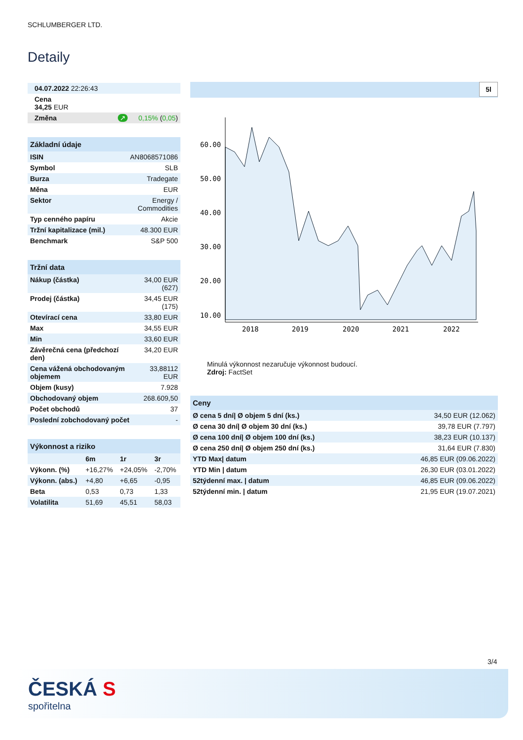SCHLUMBERGER LTD.
Detaily
| 04.07.2022 22:26:43 | |
| Cena 34,25 EUR | |
| Změna ↗ | 0,15% ( 0,05 ) |
| Základní údaje | |
| --- | --- |
| ISIN | AN8068571086 |
| Symbol | SLB |
| Burza | Tradegate |
| Měna | EUR |
| Sektor | Energy / Commodities |
| Typ cenného papíru | Akcie |
| Tržní kapitalizace (mil.) | 48.300 EUR |
| Benchmark | S&P 500 |
| Tržní data | |
| --- | --- |
| Nákup (částka) | 34,00 EUR (627) |
| Prodej (částka) | 34,45 EUR (175) |
| Otevírací cena | 33,80 EUR |
| Max | 34,55 EUR |
| Min | 33,60 EUR |
| Závěrečná cena (předchozí den) | 34,20 EUR |
| Cena vážená obchodovaným objemem | 33,88112 EUR |
| Objem (kusy) | 7.928 |
| Obchodovaný objem | 268.609,50 |
| Počet obchodů | 37 |
| Poslední zobchodovaný počet | - |
| Výkonnost a riziko | | | |
| --- | --- | --- | --- |
| | 6m | 1r | 3r |
| Výkonn. (%) | +16,27% | +24,05% | -2,70% |
| Výkonn. (abs.) | +4,80 | +6,65 | -0,95 |
| Beta | 0,53 | 0,73 | 1,33 |
| Volatilita | 51,69 | 45,51 | 58,03 |
5l
60.00
50.00
40.00
30.00
20.00
10.00
2018
2019
2020
2021
2022
Minulá výkonnost nezaručuje výkonnost budoucí.
Zdroj: FactSet
| Ceny | |
| --- | --- |
| Ø cena 5 dní/ Ø objem 5 dní (ks.) | 34,50 EUR (12.062) |
| Ø cena 30 dní/ Ø objem 30 dní (ks.) | 39,78 EUR (7.797) |
| Ø cena 100 dní/ Ø objem 100 dní (ks.) | 38,23 EUR (10.137) |
| Ø cena 250 dní/ Ø objem 250 dní (ks.) | 31,64 EUR (7.830) |
| YTD Max/ datum | 46,85 EUR (09.06.2022) |
| YTD Min / datum | 26,30 EUR (03.01.2022) |
| 52týdenní max. / datum | 46,85 EUR (09.06.2022) |
| 52týdenní min. / datum | 21,95 EUR (19.07.2021) |
3/4
ČESKÁ S
spořitelna